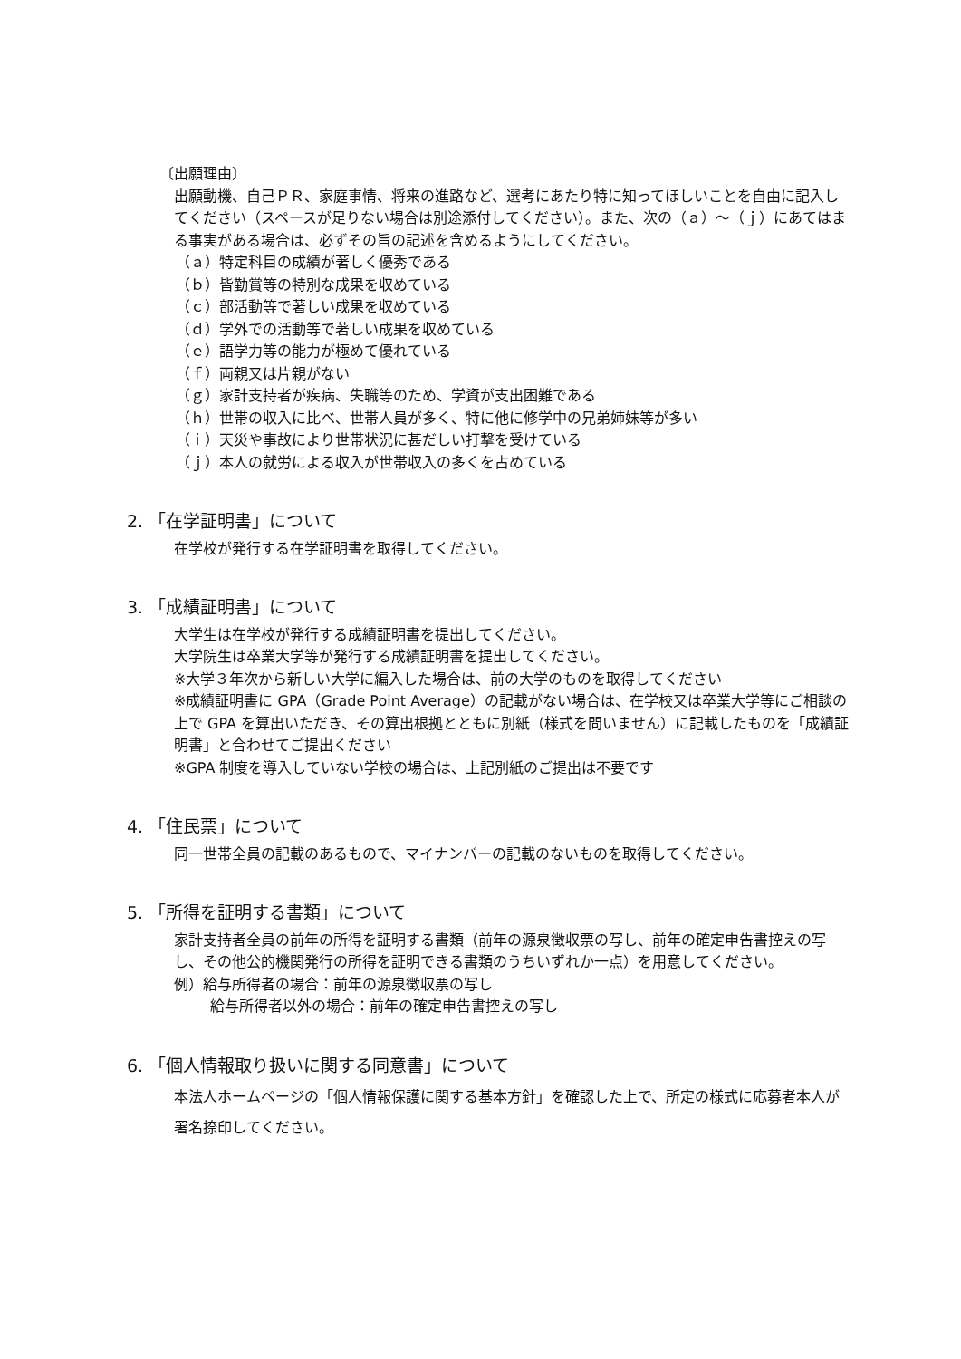〔出願理由〕
出願動機、自己ＰＲ、家庭事情、将来の進路など、選考にあたり特に知ってほしいことを自由に記入してください（スペースが足りない場合は別途添付してください）。また、次の（ａ）～（ｊ）にあてはまる事実がある場合は、必ずその旨の記述を含めるようにしてください。
（ａ）特定科目の成績が著しく優秀である
（ｂ）皆勤賞等の特別な成果を収めている
（ｃ）部活動等で著しい成果を収めている
（ｄ）学外での活動等で著しい成果を収めている
（ｅ）語学力等の能力が極めて優れている
（ｆ）両親又は片親がない
（ｇ）家計支持者が疾病、失職等のため、学資が支出困難である
（ｈ）世帯の収入に比べ、世帯人員が多く、特に他に修学中の兄弟姉妹等が多い
（ｉ）天災や事故により世帯状況に甚だしい打撃を受けている
（ｊ）本人の就労による収入が世帯収入の多くを占めている
2. 「在学証明書」について
在学校が発行する在学証明書を取得してください。
3. 「成績証明書」について
大学生は在学校が発行する成績証明書を提出してください。
大学院生は卒業大学等が発行する成績証明書を提出してください。
※大学３年次から新しい大学に編入した場合は、前の大学のものを取得してください
※成績証明書に GPA（Grade Point Average）の記載がない場合は、在学校又は卒業大学等にご相談の上で GPA を算出いただき、その算出根拠とともに別紙（様式を問いません）に記載したものを「成績証明書」と合わせてご提出ください
※GPA 制度を導入していない学校の場合は、上記別紙のご提出は不要です
4. 「住民票」について
同一世帯全員の記載のあるもので、マイナンバーの記載のないものを取得してください。
5. 「所得を証明する書類」について
家計支持者全員の前年の所得を証明する書類（前年の源泉徴収票の写し、前年の確定申告書控えの写し、その他公的機関発行の所得を証明できる書類のうちいずれか一点）を用意してください。
例）給与所得者の場合：前年の源泉徴収票の写し
給与所得者以外の場合：前年の確定申告書控えの写し
6. 「個人情報取り扱いに関する同意書」について
本法人ホームページの「個人情報保護に関する基本方針」を確認した上で、所定の様式に応募者本人が署名捺印してください。